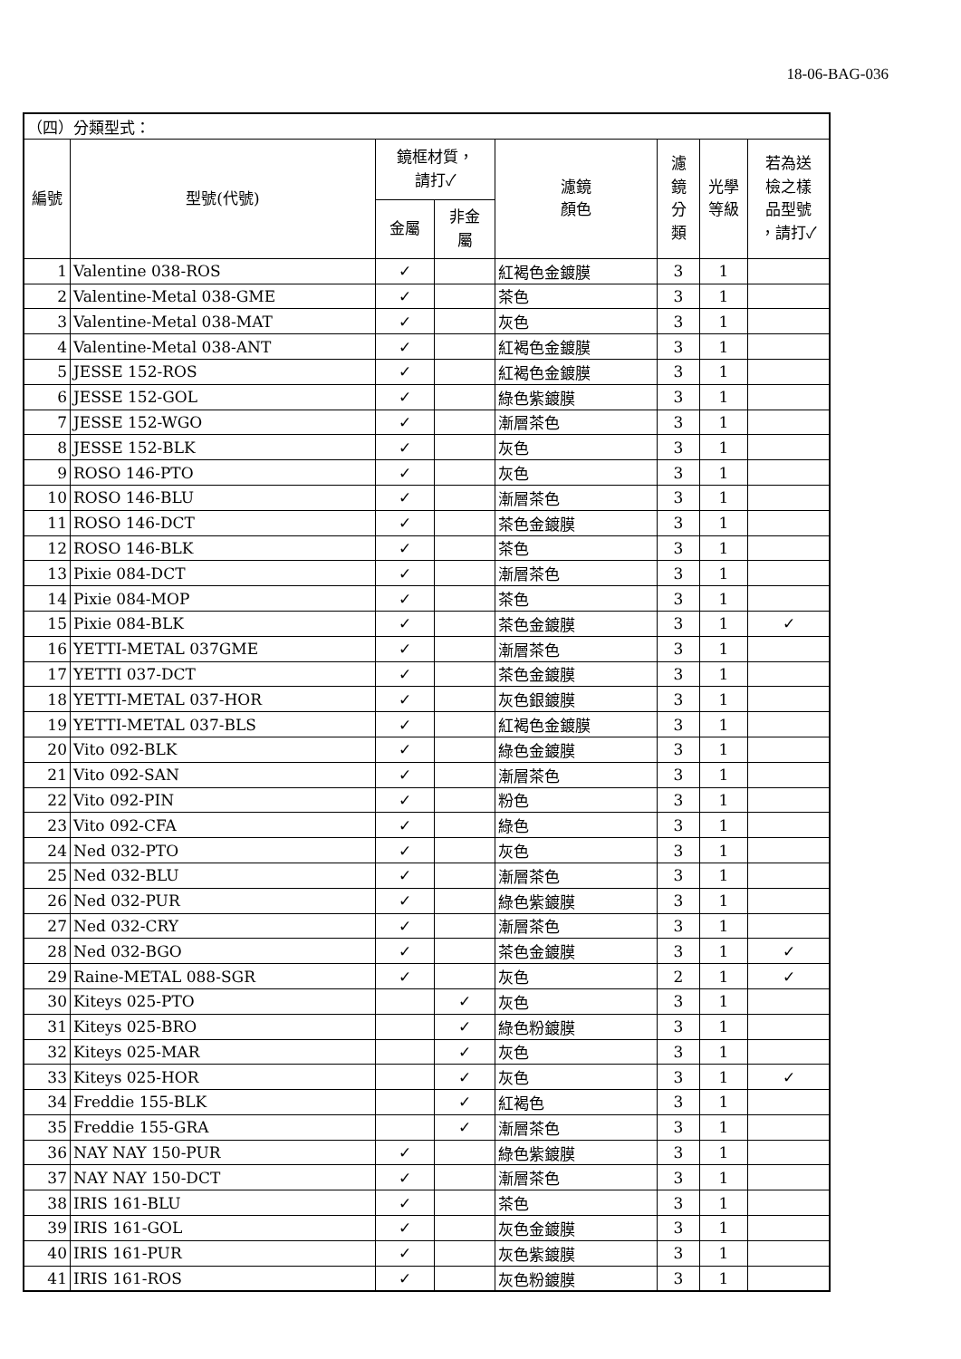18-06-BAG-036
| （四）分類型式： | | | | | | | |
| 編號 | 型號(代號) | 鏡框材質， 請打✓ | | 濾鏡 顏色 | 濾 鏡 分 類 | 光學 等級 | 若為送 檢之樣 品型號 ，請打✓ |
| | | 金屬 | 非金 屬 | | | | |
| 1 | Valentine 038-ROS | ✓ | | 紅褐色金鍍膜 | 3 | 1 | |
| 2 | Valentine-Metal 038-GME | ✓ | | 茶色 | 3 | 1 | |
| 3 | Valentine-Metal 038-MAT | ✓ | | 灰色 | 3 | 1 | |
| 4 | Valentine-Metal 038-ANT | ✓ | | 紅褐色金鍍膜 | 3 | 1 | |
| 5 | JESSE 152-ROS | ✓ | | 紅褐色金鍍膜 | 3 | 1 | |
| 6 | JESSE 152-GOL | ✓ | | 綠色紫鍍膜 | 3 | 1 | |
| 7 | JESSE 152-WGO | ✓ | | 漸層茶色 | 3 | 1 | |
| 8 | JESSE 152-BLK | ✓ | | 灰色 | 3 | 1 | |
| 9 | ROSO 146-PTO | ✓ | | 灰色 | 3 | 1 | |
| 10 | ROSO 146-BLU | ✓ | | 漸層茶色 | 3 | 1 | |
| 11 | ROSO 146-DCT | ✓ | | 茶色金鍍膜 | 3 | 1 | |
| 12 | ROSO 146-BLK | ✓ | | 茶色 | 3 | 1 | |
| 13 | Pixie 084-DCT | ✓ | | 漸層茶色 | 3 | 1 | |
| 14 | Pixie 084-MOP | ✓ | | 茶色 | 3 | 1 | |
| 15 | Pixie 084-BLK | ✓ | | 茶色金鍍膜 | 3 | 1 | ✓ |
| 16 | YETTI-METAL 037GME | ✓ | | 漸層茶色 | 3 | 1 | |
| 17 | YETTI 037-DCT | ✓ | | 茶色金鍍膜 | 3 | 1 | |
| 18 | YETTI-METAL 037-HOR | ✓ | | 灰色銀鍍膜 | 3 | 1 | |
| 19 | YETTI-METAL 037-BLS | ✓ | | 紅褐色金鍍膜 | 3 | 1 | |
| 20 | Vito 092-BLK | ✓ | | 綠色金鍍膜 | 3 | 1 | |
| 21 | Vito 092-SAN | ✓ | | 漸層茶色 | 3 | 1 | |
| 22 | Vito 092-PIN | ✓ | | 粉色 | 3 | 1 | |
| 23 | Vito 092-CFA | ✓ | | 綠色 | 3 | 1 | |
| 24 | Ned 032-PTO | ✓ | | 灰色 | 3 | 1 | |
| 25 | Ned 032-BLU | ✓ | | 漸層茶色 | 3 | 1 | |
| 26 | Ned 032-PUR | ✓ | | 綠色紫鍍膜 | 3 | 1 | |
| 27 | Ned 032-CRY | ✓ | | 漸層茶色 | 3 | 1 | |
| 28 | Ned 032-BGO | ✓ | | 茶色金鍍膜 | 3 | 1 | ✓ |
| 29 | Raine-METAL 088-SGR | ✓ | | 灰色 | 2 | 1 | ✓ |
| 30 | Kiteys 025-PTO | | ✓ | 灰色 | 3 | 1 | |
| 31 | Kiteys 025-BRO | | ✓ | 綠色粉鍍膜 | 3 | 1 | |
| 32 | Kiteys 025-MAR | | ✓ | 灰色 | 3 | 1 | |
| 33 | Kiteys 025-HOR | | ✓ | 灰色 | 3 | 1 | ✓ |
| 34 | Freddie 155-BLK | | ✓ | 紅褐色 | 3 | 1 | |
| 35 | Freddie 155-GRA | | ✓ | 漸層茶色 | 3 | 1 | |
| 36 | NAY NAY 150-PUR | ✓ | | 綠色紫鍍膜 | 3 | 1 | |
| 37 | NAY NAY 150-DCT | ✓ | | 漸層茶色 | 3 | 1 | |
| 38 | IRIS 161-BLU | ✓ | | 茶色 | 3 | 1 | |
| 39 | IRIS 161-GOL | ✓ | | 灰色金鍍膜 | 3 | 1 | |
| 40 | IRIS 161-PUR | ✓ | | 灰色紫鍍膜 | 3 | 1 | |
| 41 | IRIS 161-ROS | ✓ | | 灰色粉鍍膜 | 3 | 1 | |